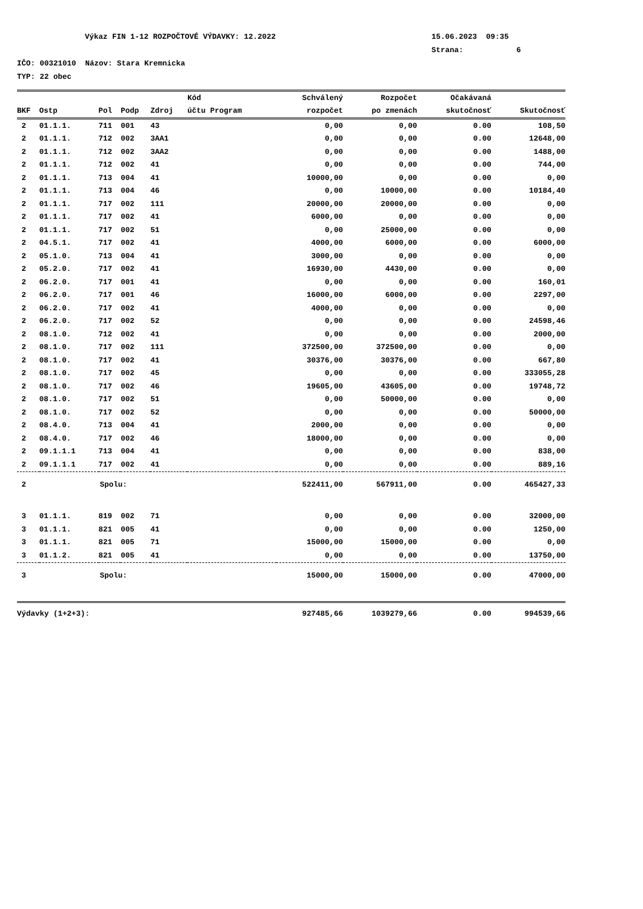Výkaz FIN 1-12 ROZPOČTOVÉ VÝDAVKY: 12.2022 15.06.2023 09:35
Strana: 6
IČO: 00321010 Názov: Stara Kremnicka
TYP: 22 obec
| | | | | | Kód | Schválený | Rozpočet | Očakávaná | |
| --- | --- | --- | --- | --- | --- | --- | --- | --- | --- |
| BKF | Ostp | Pol | Podp | Zdroj | účtu Program | rozpočet | po zmenách | skutočnosť | Skutočnosť |
| 2 | 01.1.1. | 711 | 001 | 43 | | 0,00 | 0,00 | 0.00 | 108,50 |
| 2 | 01.1.1. | 712 | 002 | 3AA1 | | 0,00 | 0,00 | 0.00 | 12648,00 |
| 2 | 01.1.1. | 712 | 002 | 3AA2 | | 0,00 | 0,00 | 0.00 | 1488,00 |
| 2 | 01.1.1. | 712 | 002 | 41 | | 0,00 | 0,00 | 0.00 | 744,00 |
| 2 | 01.1.1. | 713 | 004 | 41 | | 10000,00 | 0,00 | 0.00 | 0,00 |
| 2 | 01.1.1. | 713 | 004 | 46 | | 0,00 | 10000,00 | 0.00 | 10184,40 |
| 2 | 01.1.1. | 717 | 002 | 111 | | 20000,00 | 20000,00 | 0.00 | 0,00 |
| 2 | 01.1.1. | 717 | 002 | 41 | | 6000,00 | 0,00 | 0.00 | 0,00 |
| 2 | 01.1.1. | 717 | 002 | 51 | | 0,00 | 25000,00 | 0.00 | 0,00 |
| 2 | 04.5.1. | 717 | 002 | 41 | | 4000,00 | 6000,00 | 0.00 | 6000,00 |
| 2 | 05.1.0. | 713 | 004 | 41 | | 3000,00 | 0,00 | 0.00 | 0,00 |
| 2 | 05.2.0. | 717 | 002 | 41 | | 16930,00 | 4430,00 | 0.00 | 0,00 |
| 2 | 06.2.0. | 717 | 001 | 41 | | 0,00 | 0,00 | 0.00 | 160,01 |
| 2 | 06.2.0. | 717 | 001 | 46 | | 16000,00 | 6000,00 | 0.00 | 2297,00 |
| 2 | 06.2.0. | 717 | 002 | 41 | | 4000,00 | 0,00 | 0.00 | 0,00 |
| 2 | 06.2.0. | 717 | 002 | 52 | | 0,00 | 0,00 | 0.00 | 24598,46 |
| 2 | 08.1.0. | 712 | 002 | 41 | | 0,00 | 0,00 | 0.00 | 2000,00 |
| 2 | 08.1.0. | 717 | 002 | 111 | | 372500,00 | 372500,00 | 0.00 | 0,00 |
| 2 | 08.1.0. | 717 | 002 | 41 | | 30376,00 | 30376,00 | 0.00 | 667,80 |
| 2 | 08.1.0. | 717 | 002 | 45 | | 0,00 | 0,00 | 0.00 | 333055,28 |
| 2 | 08.1.0. | 717 | 002 | 46 | | 19605,00 | 43605,00 | 0.00 | 19748,72 |
| 2 | 08.1.0. | 717 | 002 | 51 | | 0,00 | 50000,00 | 0.00 | 0,00 |
| 2 | 08.1.0. | 717 | 002 | 52 | | 0,00 | 0,00 | 0.00 | 50000,00 |
| 2 | 08.4.0. | 713 | 004 | 41 | | 2000,00 | 0,00 | 0.00 | 0,00 |
| 2 | 08.4.0. | 717 | 002 | 46 | | 18000,00 | 0,00 | 0.00 | 0,00 |
| 2 | 09.1.1.1 | 713 | 004 | 41 | | 0,00 | 0,00 | 0.00 | 838,00 |
| 2 | 09.1.1.1 | 717 | 002 | 41 | | 0,00 | 0,00 | 0.00 | 889,16 |
| 2 | Spolu: | | | | | 522411,00 | 567911,00 | 0.00 | 465427,33 |
| 3 | 01.1.1. | 819 | 002 | 71 | | 0,00 | 0,00 | 0.00 | 32000,00 |
| 3 | 01.1.1. | 821 | 005 | 41 | | 0,00 | 0,00 | 0.00 | 1250,00 |
| 3 | 01.1.1. | 821 | 005 | 71 | | 15000,00 | 15000,00 | 0.00 | 0,00 |
| 3 | 01.1.2. | 821 | 005 | 41 | | 0,00 | 0,00 | 0.00 | 13750,00 |
| 3 | Spolu: | | | | | 15000,00 | 15000,00 | 0.00 | 47000,00 |
| Výdavky (1+2+3): | | | | | | 927485,66 | 1039279,66 | 0.00 | 994539,66 |